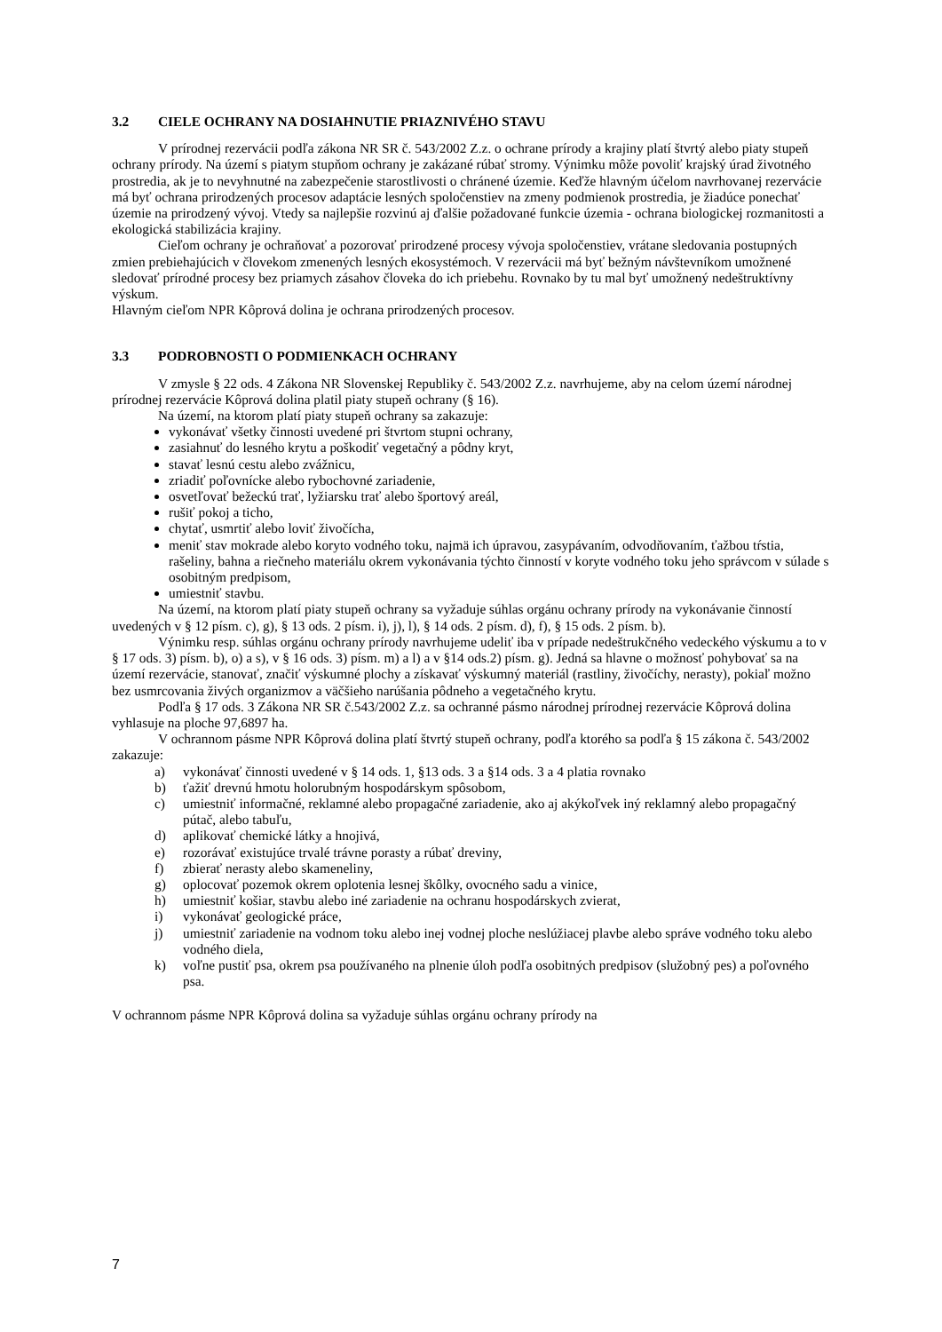3.2 CIELE OCHRANY NA DOSIAHNUTIE PRIAZNIVÉHO STAVU
V prírodnej rezervácii podľa zákona NR SR č. 543/2002 Z.z. o ochrane prírody a krajiny platí štvrtý alebo piaty stupeň ochrany prírody. Na území s piatym stupňom ochrany je zakázané rúbať stromy. Výnimku môže povoliť krajský úrad životného prostredia, ak je to nevyhnutné na zabezpečenie starostlivosti o chránené územie. Keďže hlavným účelom navrhovanej rezervácie má byť ochrana prirodzených procesov adaptácie lesných spoločenstiev na zmeny podmienok prostredia, je žiadúce ponechať územie na prirodzený vývoj. Vtedy sa najlepšie rozvinú aj ďalšie požadované funkcie územia - ochrana biologickej rozmanitosti a ekologická stabilizácia krajiny.
Cieľom ochrany je ochraňovať a pozorovať prirodzené procesy vývoja spoločenstiev, vrátane sledovania postupných zmien prebiehajúcich v človekom zmenených lesných ekosystémoch. V rezervácii má byť bežným návštevníkom umožnené sledovať prírodné procesy bez priamych zásahov človeka do ich priebehu. Rovnako by tu mal byť umožnený nedeštruktívny výskum.
Hlavným cieľom NPR Kôprová dolina je ochrana prirodzených procesov.
3.3 PODROBNOSTI O PODMIENKACH OCHRANY
V zmysle § 22 ods. 4 Zákona NR Slovenskej Republiky č. 543/2002 Z.z. navrhujeme, aby na celom území národnej prírodnej rezervácie Kôprová dolina platil piaty stupeň ochrany (§ 16).
Na území, na ktorom platí piaty stupeň ochrany sa zakazuje:
vykonávať všetky činnosti uvedené pri štvrtom stupni ochrany,
zasiahnuť do lesného krytu a poškodiť vegetačný a pôdny kryt,
stavať lesnú cestu alebo zvážnicu,
zriadiť poľovnícke alebo rybochovné zariadenie,
osvetľovať bežeckú trať, lyžiarsku trať alebo športový areál,
rušiť pokoj a ticho,
chytať, usmrtiť alebo loviť živočícha,
meniť stav mokrade alebo koryto vodného toku, najmä ich úpravou, zasypávaním, odvodňovaním, ťažbou tŕstia, rašeliny, bahna a riečneho materiálu okrem vykonávania týchto činností v koryte vodného toku jeho správcom v súlade s osobitným predpisom,
umiestniť stavbu.
Na území, na ktorom platí piaty stupeň ochrany sa vyžaduje súhlas orgánu ochrany prírody na vykonávanie činností uvedených v § 12 písm. c), g), § 13 ods. 2 písm. i), j), l), § 14 ods. 2 písm. d), f), § 15 ods. 2 písm. b).
Výnimku resp. súhlas orgánu ochrany prírody navrhujeme udeliť iba v prípade nedeštrukčného vedeckého výskumu a to v § 17 ods. 3) písm. b), o) a s), v § 16 ods. 3) písm. m) a l) a v §14 ods.2) písm. g). Jedná sa hlavne o možnosť pohybovať sa na území rezervácie, stanovať, značiť výskumné plochy a získavať výskumný materiál (rastliny, živočíchy, nerasty), pokiaľ možno bez usmrcovania živých organizmov a väčšieho narúšania pôdneho a vegetačného krytu.
Podľa § 17 ods. 3 Zákona NR SR č.543/2002 Z.z. sa ochranné pásmo národnej prírodnej rezervácie Kôprová dolina vyhlasuje na ploche 97,6897 ha.
V ochrannom pásme NPR Kôprová dolina platí štvrtý stupeň ochrany, podľa ktorého sa podľa § 15 zákona č. 543/2002 zakazuje:
a) vykonávať činnosti uvedené v § 14 ods. 1, §13 ods. 3 a §14 ods. 3 a 4 platia rovnako
b) ťažiť drevnú hmotu holorubným hospodárskym spôsobom,
c) umiestniť informačné, reklamné alebo propagačné zariadenie, ako aj akýkoľvek iný reklamný alebo propagačný pútač, alebo tabuľu,
d) aplikovať chemické látky a hnojivá,
e) rozorávať existujúce trvalé trávne porasty a rúbať dreviny,
f) zbierať nerasty alebo skameneliny,
g) oplocovať pozemok okrem oplotenia lesnej škôlky, ovocného sadu a vinice,
h) umiestniť košiar, stavbu alebo iné zariadenie na ochranu hospodárskych zvierat,
i) vykonávať geologické práce,
j) umiestniť zariadenie na vodnom toku alebo inej vodnej ploche neslúžiacej plavbe alebo správe vodného toku alebo vodného diela,
k) voľne pustiť psa, okrem psa používaného na plnenie úloh podľa osobitných predpisov (služobný pes) a poľovného psa.
V ochrannom pásme NPR Kôprová dolina sa vyžaduje súhlas orgánu ochrany prírody na
7